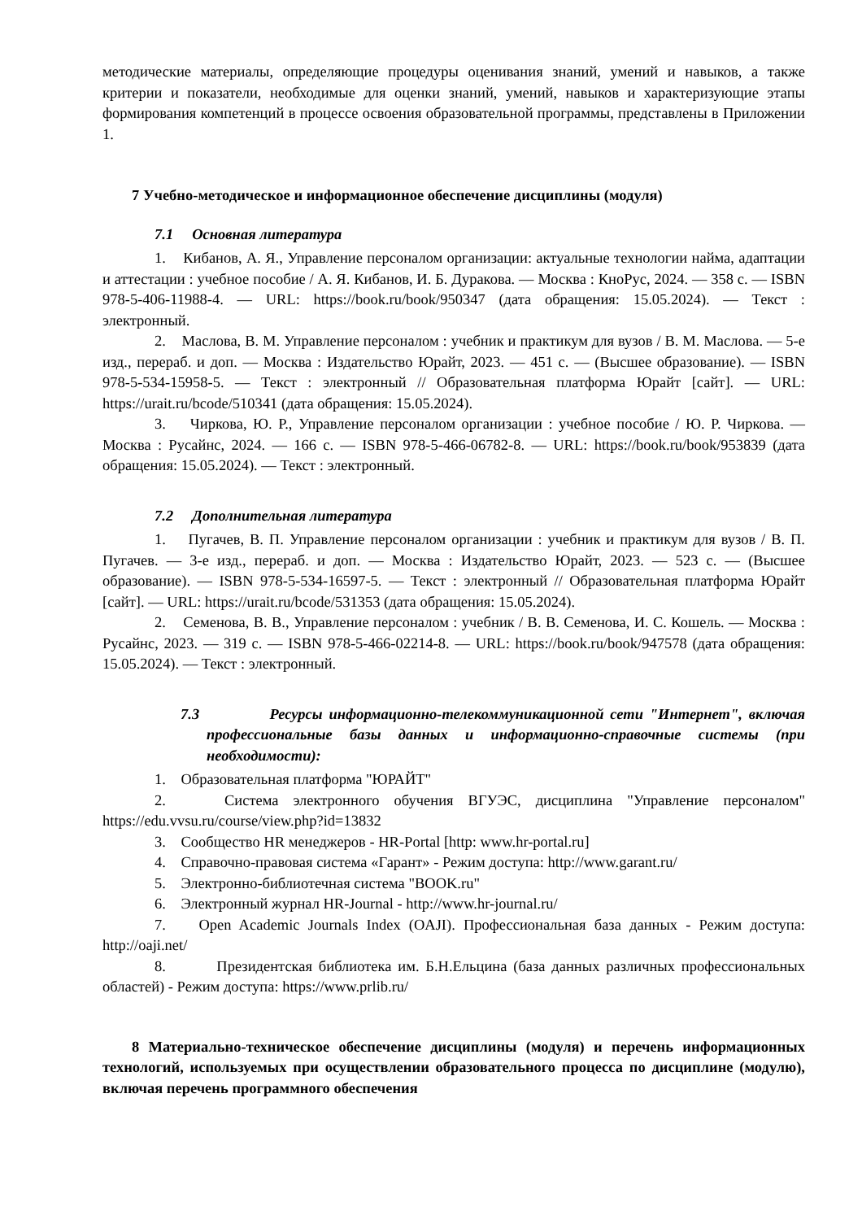методические материалы, определяющие процедуры оценивания знаний, умений и навыков, а также критерии и показатели, необходимые для оценки знаний, умений, навыков и характеризующие этапы формирования компетенций в процессе освоения образовательной программы, представлены в Приложении 1.
7 Учебно-методическое и информационное обеспечение дисциплины (модуля)
7.1 Основная литература
1. Кибанов, А. Я., Управление персоналом организации: актуальные технологии найма, адаптации и аттестации : учебное пособие / А. Я. Кибанов, И. Б. Дуракова. — Москва : КноРус, 2024. — 358 с. — ISBN 978-5-406-11988-4. — URL: https://book.ru/book/950347 (дата обращения: 15.05.2024). — Текст : электронный.
2. Маслова, В. М. Управление персоналом : учебник и практикум для вузов / В. М. Маслова. — 5-е изд., перераб. и доп. — Москва : Издательство Юрайт, 2023. — 451 с. — (Высшее образование). — ISBN 978-5-534-15958-5. — Текст : электронный // Образовательная платформа Юрайт [сайт]. — URL: https://urait.ru/bcode/510341 (дата обращения: 15.05.2024).
3. Чиркова, Ю. Р., Управление персоналом организации : учебное пособие / Ю. Р. Чиркова. — Москва : Русайнс, 2024. — 166 с. — ISBN 978-5-466-06782-8. — URL: https://book.ru/book/953839 (дата обращения: 15.05.2024). — Текст : электронный.
7.2 Дополнительная литература
1. Пугачев, В. П. Управление персоналом организации : учебник и практикум для вузов / В. П. Пугачев. — 3-е изд., перераб. и доп. — Москва : Издательство Юрайт, 2023. — 523 с. — (Высшее образование). — ISBN 978-5-534-16597-5. — Текст : электронный // Образовательная платформа Юрайт [сайт]. — URL: https://urait.ru/bcode/531353 (дата обращения: 15.05.2024).
2. Семенова, В. В., Управление персоналом : учебник / В. В. Семенова, И. С. Кошель. — Москва : Русайнс, 2023. — 319 с. — ISBN 978-5-466-02214-8. — URL: https://book.ru/book/947578 (дата обращения: 15.05.2024). — Текст : электронный.
7.3 Ресурсы информационно-телекоммуникационной сети "Интернет", включая профессиональные базы данных и информационно-справочные системы (при необходимости):
1. Образовательная платформа "ЮРАЙТ"
2. Система электронного обучения ВГУЭС, дисциплина "Управление персоналом" https://edu.vvsu.ru/course/view.php?id=13832
3. Сообщество HR менеджеров - HR-Portal [http: www.hr-portal.ru]
4. Справочно-правовая система «Гарант» - Режим доступа: http://www.garant.ru/
5. Электронно-библиотечная система "BOOK.ru"
6. Электронный журнал HR-Journal - http://www.hr-journal.ru/
7. Open Academic Journals Index (OAJI). Профессиональная база данных - Режим доступа: http://oaji.net/
8. Президентская библиотека им. Б.Н.Ельцина (база данных различных профессиональных областей) - Режим доступа: https://www.prlib.ru/
8 Материально-техническое обеспечение дисциплины (модуля) и перечень информационных технологий, используемых при осуществлении образовательного процесса по дисциплине (модулю), включая перечень программного обеспечения